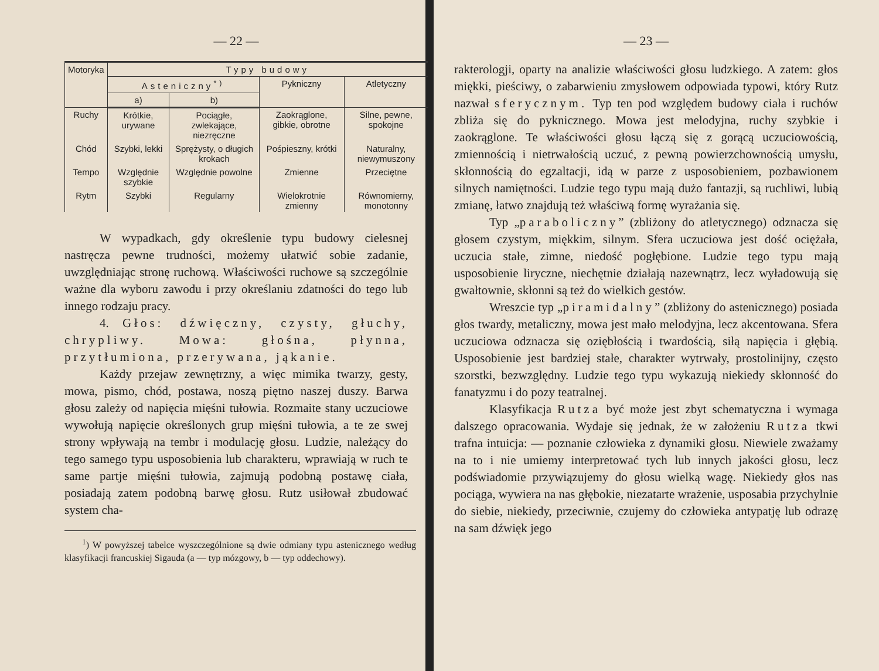— 22 —
| Motoryka | Typy budowy | | | |
| --- | --- | --- | --- | --- |
| | Asteniczny<sup>*)</sup> | | Pykniczny | Atletyczny |
| | a) | b) | | |
| Ruchy | Krótkie, urywane | Pociągłe, zwlekające, niezręczne | Zaokrąglone, gibkie, obrotne | Silne, pewne, spokojne |
| Chód | Szybki, lekki | Sprężysty, o długich krokach | Pośpieszny, krótki | Naturalny, niewymuszony |
| Tempo | Względnie szybkie | Względnie powolne | Zmienne | Przeciętne |
| Rytm | Szybki | Regularny | Wielokrotnie zmienny | Równomierny, monotonny |
W wypadkach, gdy określenie typu budowy cielesnej nastręcza pewne trudności, możemy ułatwić sobie zadanie, uwzględniając stronę ruchową. Właściwości ruchowe są szczególnie ważne dla wyboru zawodu i przy określaniu zdatności do tego lub innego rodzaju pracy.
4. Głos: dźwięczny, czysty, głuchy, chrypliwy. Mowa: głośna, płynna, przytłumiona, przerywana, jąkanie.
Każdy przejaw zewnętrzny, a więc mimika twarzy, gesty, mowa, pismo, chód, postawa, noszą piętno naszej duszy. Barwa głosu zależy od napięcia mięśni tułowia. Rozmaite stany uczuciowe wywołują napięcie określonych grup mięśni tułowia, a te ze swej strony wpływają na tembr i modulację głosu. Ludzie, należący do tego samego typu usposobienia lub charakteru, wprawiają w ruch te same partje mięśni tułowia, zajmują podobną postawę ciała, posiadają zatem podobną barwę głosu. Rutz usiłował zbudować system cha-
<sup>1</sup>) W powyższej tabelce wyszczególnione są dwie odmiany typu astenicznego według klasyfikacji francuskiej Sigauda (a — typ mózgowy, b — typ oddechowy).
— 23 —
rakterologji, oparty na analizie właściwości głosu ludzkiego. A zatem: głos miękki, pieściwy, o zabarwieniu zmysłowem odpowiada typowi, który Rutz nazwał sferycznym. Typ ten pod względem budowy ciała i ruchów zbliża się do pyknicznego. Mowa jest melodyjna, ruchy szybkie i zaokrąglone. Te właściwości głosu łączą się z gorącą uczuciowością, zmiennością i nietrwałością uczuć, z pewną powierzchownością umysłu, skłonnością do egzaltacji, idą w parze z usposobieniem, pozbawionem silnych namiętności. Ludzie tego typu mają dużo fantazji, są ruchliwi, lubią zmianę, łatwo znajdują też właściwą formę wyrażania się.
Typ „paraboliczny” (zbliżony do atletycznego) odznacza się głosem czystym, miękkim, silnym. Sfera uczuciowa jest dość ociężała, uczucia stałe, zimne, niedość pogłębione. Ludzie tego typu mają usposobienie liryczne, niechętnie działają nazewnątrz, lecz wyładowują się gwałtownie, skłonni są też do wielkich gestów.
Wreszcie typ „piramidalny” (zbliżony do astenicznego) posiada głos twardy, metaliczny, mowa jest mało melodyjna, lecz akcentowana. Sfera uczuciowa odznacza się oziębłością i twardością, siłą napięcia i głębią. Usposobienie jest bardziej stałe, charakter wytrwały, prostolinijny, często szorstki, bezwzględny. Ludzie tego typu wykazują niekiedy skłonność do fanatyzmu i do pozy teatralnej.
Klasyfikacja Rutza być może jest zbyt schematyczna i wymaga dalszego opracowania. Wydaje się jednak, że w założeniu Rutza tkwi trafna intuicja: — poznanie człowieka z dynamiki głosu. Niewiele zważamy na to i nie umiemy interpretować tych lub innych jakości głosu, lecz podświadomie przywiązujemy do głosu wielką wagę. Niekiedy głos nas pociąga, wywiera na nas głębokie, niezatarte wrażenie, usposabia przychylnie do siebie, niekiedy, przeciwnie, czujemy do człowieka antypatję lub odrazę na sam dźwięk jego